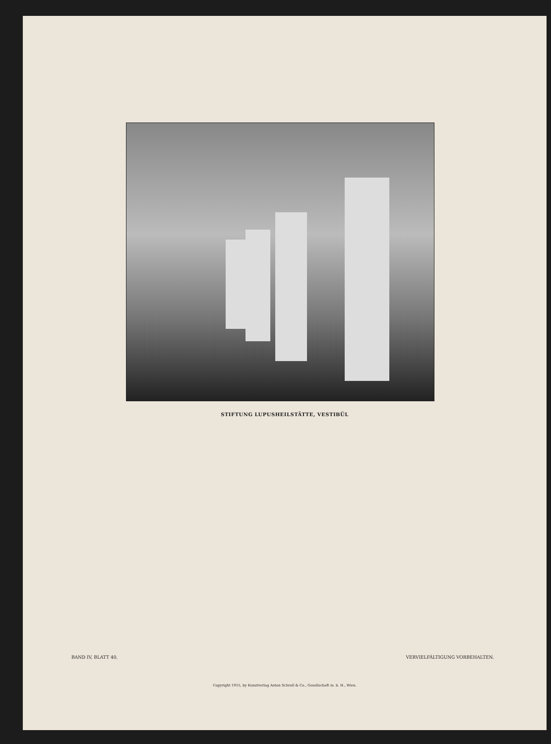STIFTUNG LUPUSHEILSTÄTTE, VESTIBÜL
BAND IV, BLATT 40. VERVIELFÄLTIGUNG VORBEHALTEN.
Copyright 1915, by Kunstverlag Anton Schroll & Co., Gesellschaft m. b. H., Wien.